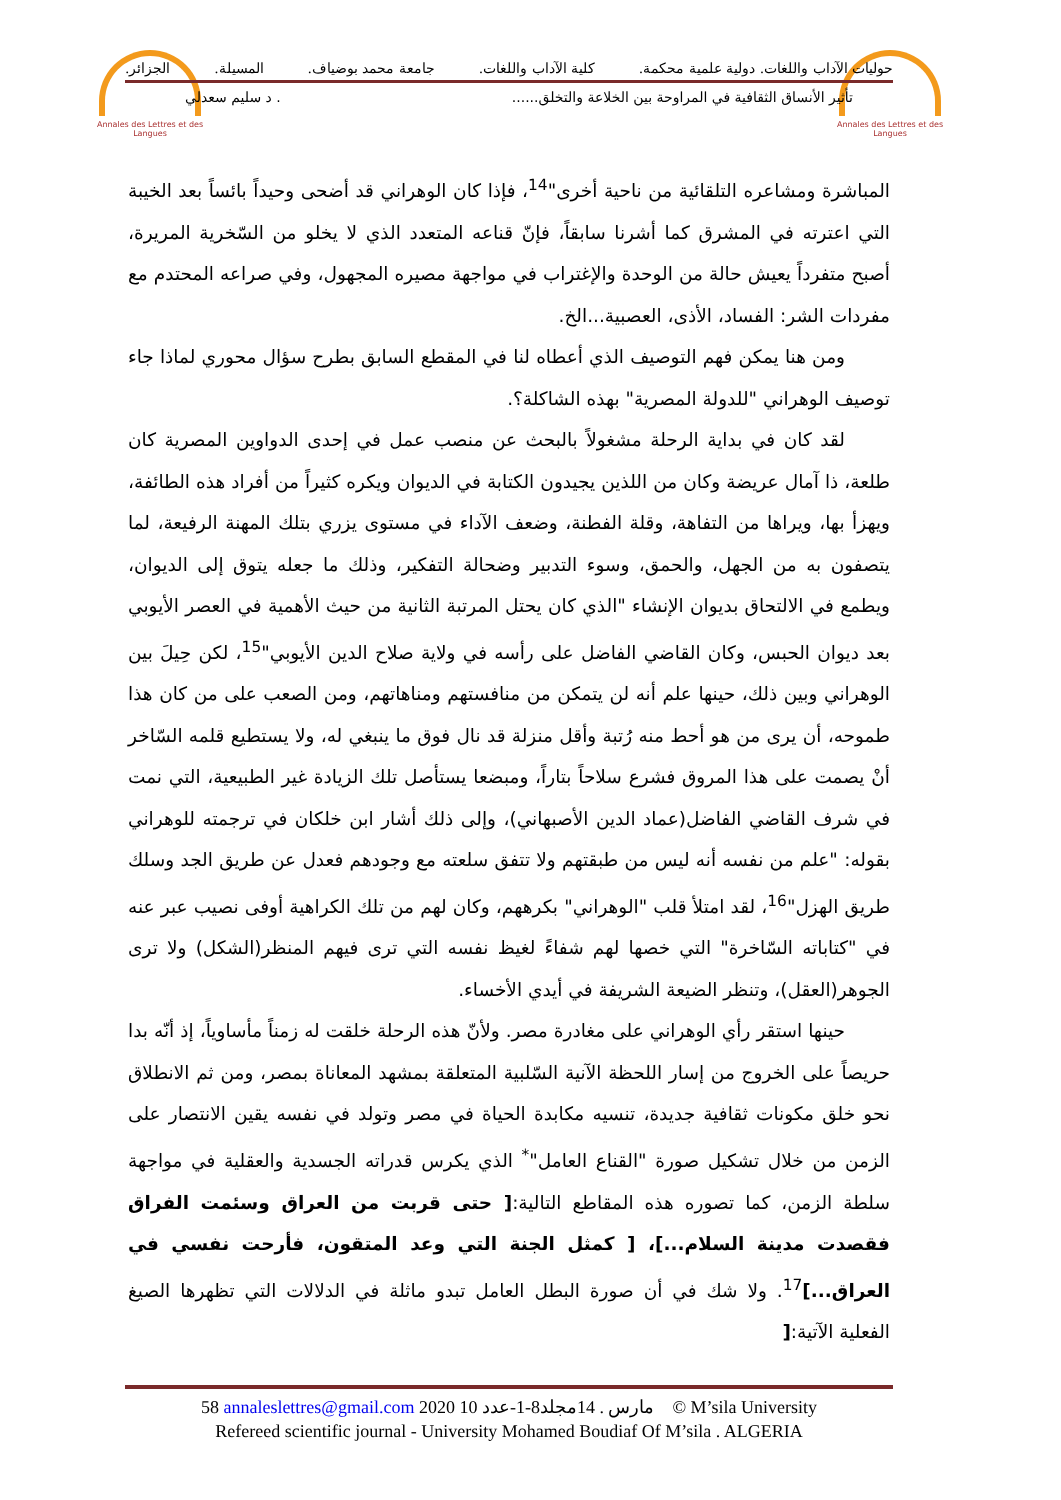Annales des Lettres et des Langues
Annales des Lettres et des Langues
حوليات الآداب واللغات. دولية علمية محكمة. كلية الآداب واللغات. جامعة محمد بوضياف. المسيلة. الجزائر.
تأثير الأنساق الثقافية في المراوحة بين الخلاعة والتخلق....... د سليم سعدلي
المباشرة ومشاعره التلقائية من ناحية أخرى"<sup>14</sup>، فإذا كان الوهراني قد أضحى وحيداً بائساً بعد الخيبة التي اعترته في المشرق كما أشرنا سابقاً، فإنّ قناعه المتعدد الذي لا يخلو من السّخرية المريرة، أصبح متفرداً يعيش حالة من الوحدة والإغتراب في مواجهة مصيره المجهول، وفي صراعه المحتدم مع مفردات الشر: الفساد، الأذى، العصبية...الخ.
ومن هنا يمكن فهم التوصيف الذي أعطاه لنا في المقطع السابق بطرح سؤال محوري لماذا جاء توصيف الوهراني "للدولة المصرية" بهذه الشاكلة؟.
لقد كان في بداية الرحلة مشغولاً بالبحث عن منصب عمل في إحدى الدواوين المصرية كان طلعة، ذا آمال عريضة وكان من اللذين يجيدون الكتابة في الديوان ويكره كثيراً من أفراد هذه الطائفة، ويهزأ بها، ويراها من التفاهة، وقلة الفطنة، وضعف الآداء في مستوى يزري بتلك المهنة الرفيعة، لما يتصفون به من الجهل، والحمق، وسوء التدبير وضحالة التفكير، وذلك ما جعله يتوق إلى الديوان، ويطمع في الالتحاق بديوان الإنشاء "الذي كان يحتل المرتبة الثانية من حيث الأهمية في العصر الأيوبي بعد ديوان الحبس، وكان القاضي الفاضل على رأسه في ولاية صلاح الدين الأيوبي"<sup>15</sup>، لكن حِيلَ بين الوهراني وبين ذلك، حينها علم أنه لن يتمكن من منافستهم ومناهاتهم، ومن الصعب على من كان هذا طموحه، أن يرى من هو أحط منه رُتبة وأقل منزلة قد نال فوق ما ينبغي له، ولا يستطيع قلمه السّاخر أنْ يصمت على هذا المروق فشرع سلاحاً بتاراً، ومبضعا يستأصل تلك الزيادة غير الطبيعية، التي نمت في شرف القاضي الفاضل(عماد الدين الأصبهاني)، وإلى ذلك أشار ابن خلكان في ترجمته للوهراني بقوله: "علم من نفسه أنه ليس من طبقتهم ولا تتفق سلعته مع وجودهم فعدل عن طريق الجد وسلك طريق الهزل"<sup>16</sup>، لقد امتلأ قلب "الوهراني" بكرههم، وكان لهم من تلك الكراهية أوفى نصيب عبر عنه في "كتاباته السّاخرة" التي خصها لهم شفاءً لغيظ نفسه التي ترى فيهم المنظر(الشكل) ولا ترى الجوهر(العقل)، وتنظر الضيعة الشريفة في أيدي الأخساء.
حينها استقر رأي الوهراني على مغادرة مصر. ولأنّ هذه الرحلة خلقت له زمناً مأساوياً، إذ أنّه بدا حريصاً على الخروج من إسار اللحظة الآنية السّلبية المتعلقة بمشهد المعاناة بمصر، ومن ثم الانطلاق نحو خلق مكونات ثقافية جديدة، تنسيه مكابدة الحياة في مصر وتولد في نفسه يقين الانتصار على الزمن من خلال تشكيل صورة "القناع العامل"<sup>*</sup> الذي يكرس قدراته الجسدية والعقلية في مواجهة سلطة الزمن، كما تصوره هذه المقاطع التالية:[ حتى قربت من العراق وسئمت الفراق فقصدت مدينة السلام...]، [ كمثل الجنة التي وعد المتقون، فأرحت نفسي في العراق...]<sup>17</sup>. ولا شك في أن صورة البطل العامل تبدو ماثلة في الدلالات التي تظهرها الصيغ الفعلية الآتية:[
58 annaleslettres@gmail.com 2020 10 مارس . 14مجلد8-1-عدد © M’sila University
Refereed scientific journal - University Mohamed Boudiaf Of M’sila . ALGERIA